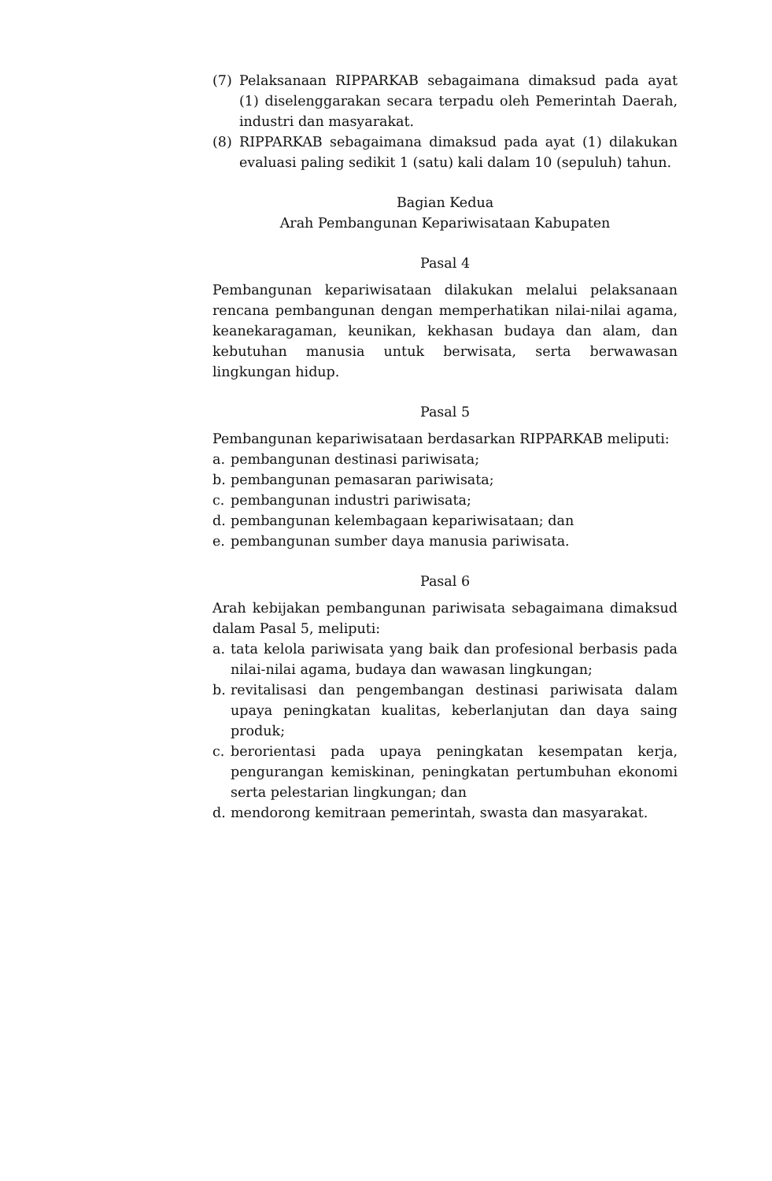(7) Pelaksanaan RIPPARKAB sebagaimana dimaksud pada ayat (1) diselenggarakan secara terpadu oleh Pemerintah Daerah, industri dan masyarakat.
(8) RIPPARKAB sebagaimana dimaksud pada ayat (1) dilakukan evaluasi paling sedikit 1 (satu) kali dalam 10 (sepuluh) tahun.
Bagian Kedua
Arah Pembangunan Kepariwisataan Kabupaten
Pasal 4
Pembangunan kepariwisataan dilakukan melalui pelaksanaan rencana pembangunan dengan memperhatikan nilai-nilai agama, keanekaragaman, keunikan, kekhasan budaya dan alam, dan kebutuhan manusia untuk berwisata, serta berwawasan lingkungan hidup.
Pasal 5
Pembangunan kepariwisataan berdasarkan RIPPARKAB meliputi:
a. pembangunan destinasi pariwisata;
b. pembangunan pemasaran pariwisata;
c. pembangunan industri pariwisata;
d. pembangunan kelembagaan kepariwisataan; dan
e. pembangunan sumber daya manusia pariwisata.
Pasal 6
Arah kebijakan pembangunan pariwisata sebagaimana dimaksud dalam Pasal 5, meliputi:
a. tata kelola pariwisata yang baik dan profesional berbasis pada nilai-nilai agama, budaya dan wawasan lingkungan;
b. revitalisasi dan pengembangan destinasi pariwisata dalam upaya peningkatan kualitas, keberlanjutan dan daya saing produk;
c. berorientasi pada upaya peningkatan kesempatan kerja, pengurangan kemiskinan, peningkatan pertumbuhan ekonomi serta pelestarian lingkungan; dan
d. mendorong kemitraan pemerintah, swasta dan masyarakat.